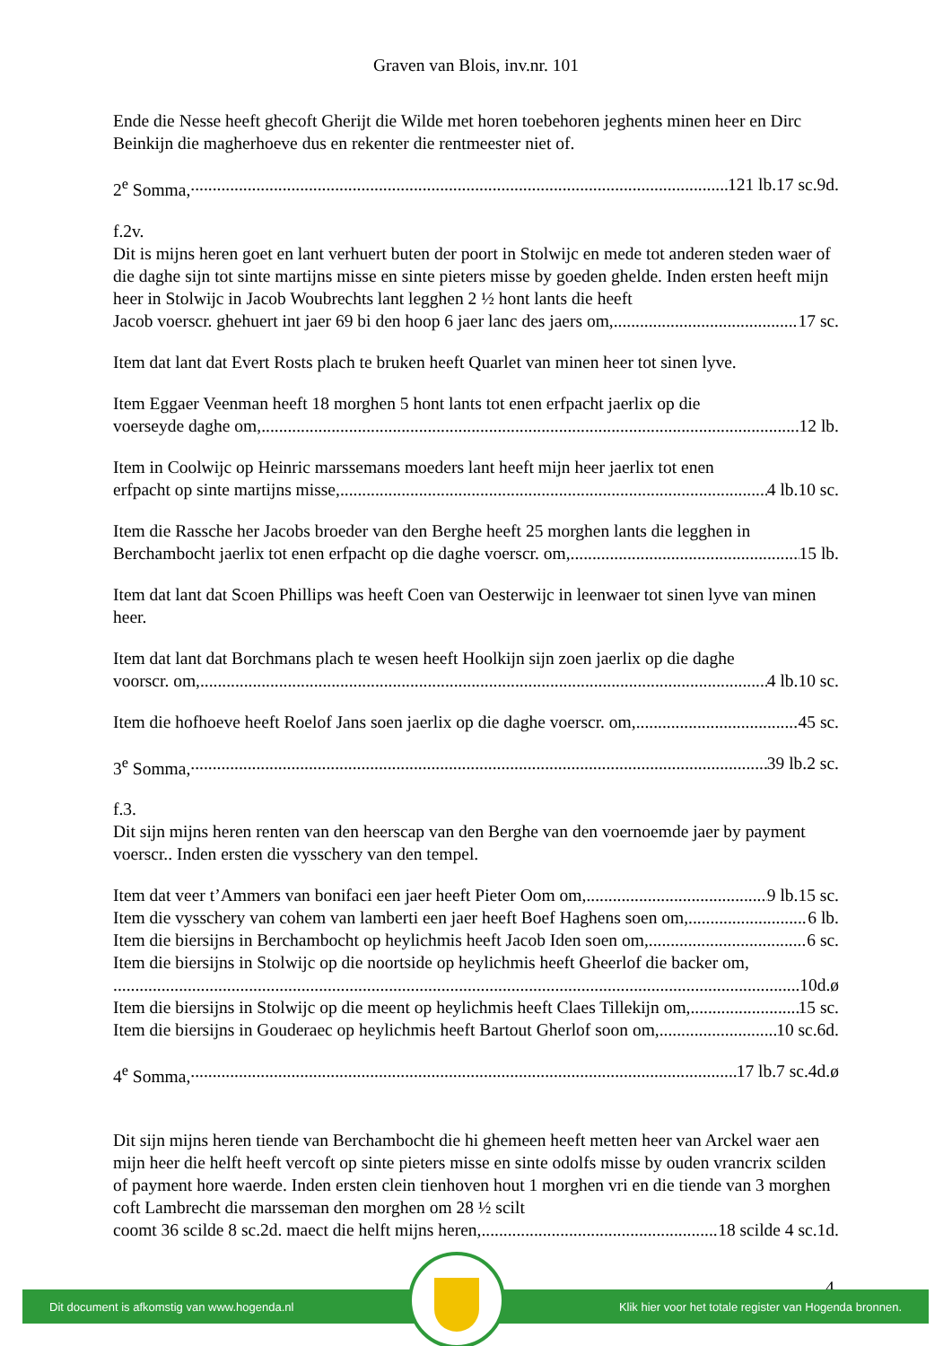Graven van Blois, inv.nr. 101
Ende die Nesse heeft ghecoft Gherijt die Wilde met horen toebehoren jeghents minen heer en Dirc Beinkijn die magherhoeve dus en rekenter die rentmeester niet of.
2<sup>e</sup> Somma, 121 lb.17 sc.9d.
f.2v.
Dit is mijns heren goet en lant verhuert buten der poort in Stolwijc en mede tot anderen steden waer of die daghe sijn tot sinte martijns misse en sinte pieters misse by goeden ghelde. Inden ersten heeft mijn heer in Stolwijc in Jacob Woubrechts lant legghen 2 ½ hont lants die heeft
Jacob voerscr. ghehuert int jaer 69 bi den hoop 6 jaer lanc des jaers om, 17 sc.
Item dat lant dat Evert Rosts plach te bruken heeft Quarlet van minen heer tot sinen lyve.
Item Eggaer Veenman heeft 18 morghen 5 hont lants tot enen erfpacht jaerlix op die
voerseyde daghe om, 12 lb.
Item in Coolwijc op Heinric marssemans moeders lant heeft mijn heer jaerlix tot enen
erfpacht op sinte martijns misse, 4 lb.10 sc.
Item die Rassche her Jacobs broeder van den Berghe heeft 25 morghen lants die legghen in
Berchambocht jaerlix tot enen erfpacht op die daghe voerscr. om, 15 lb.
Item dat lant dat Scoen Phillips was heeft Coen van Oesterwijc in leenwaer tot sinen lyve van minen heer.
Item dat lant dat Borchmans plach te wesen heeft Hoolkijn sijn zoen jaerlix op die daghe
voorscr. om, 4 lb.10 sc.
Item die hofhoeve heeft Roelof Jans soen jaerlix op die daghe voerscr. om, 45 sc.
3<sup>e</sup> Somma, 39 lb.2 sc.
f.3.
Dit sijn mijns heren renten van den heerscap van den Berghe van den voernoemde jaer by payment voerscr.. Inden ersten die vysschery van den tempel.
Item dat veer t’Ammers van bonifaci een jaer heeft Pieter Oom om, 9 lb.15 sc.
Item die vysschery van cohem van lamberti een jaer heeft Boef Haghens soen om, 6 lb.
Item die biersijns in Berchambocht op heylichmis heeft Jacob Iden soen om, 6 sc.
Item die biersijns in Stolwijc op die noortside op heylichmis heeft Gheerlof die backer om,
10d.ø
Item die biersijns in Stolwijc op die meent op heylichmis heeft Claes Tillekijn om, 15 sc.
Item die biersijns in Gouderaec op heylichmis heeft Bartout Gherlof soon om, 10 sc.6d.
4<sup>e</sup> Somma, 17 lb.7 sc.4d.ø
Dit sijn mijns heren tiende van Berchambocht die hi ghemeen heeft metten heer van Arckel waer aen mijn heer die helft heeft vercoft op sinte pieters misse en sinte odolfs misse by ouden vrancrix scilden of payment hore waerde. Inden ersten clein tienhoven hout 1 morghen vri en die tiende van 3 morghen coft Lambrecht die marsseman den morghen om 28 ½ scilt
coomt 36 scilde 8 sc.2d. maect die helft mijns heren, 18 scilde 4 sc.1d.
4
Dit document is afkomstig van www.hogenda.nl Klik hier voor het totale register van Hogenda bronnen.